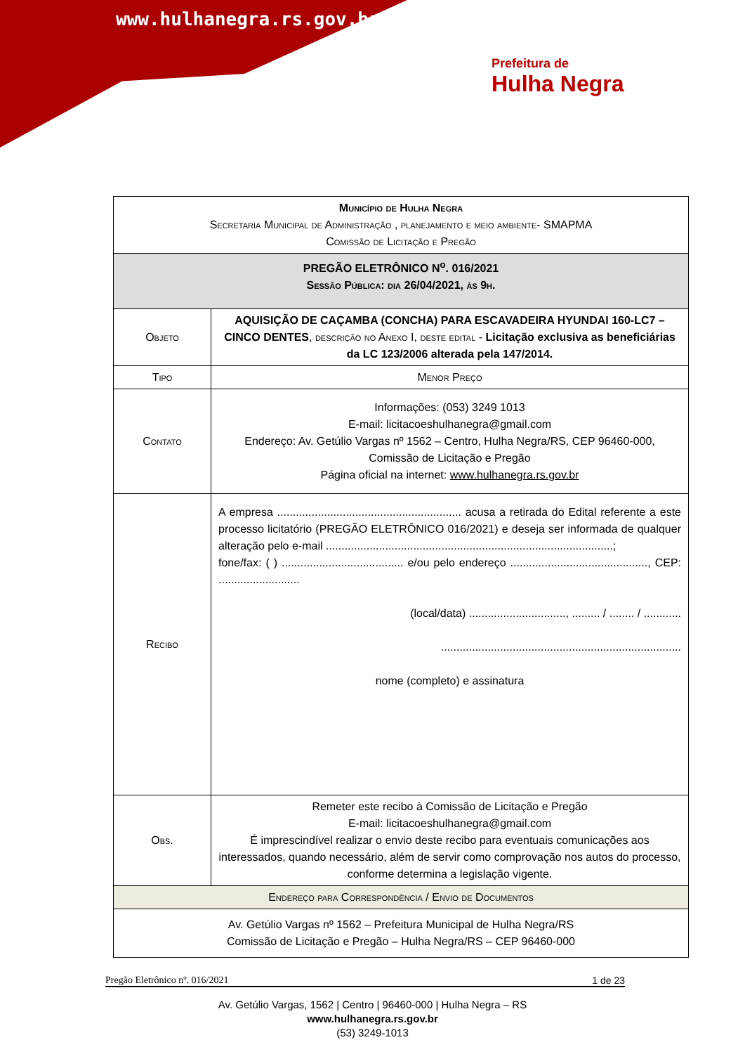www.hulhanegra.rs.gov.br
Prefeitura de
Hulha Negra
| Município de Hulha Negra Secretaria Municipal de Administração , planejamento e meio ambiente- SMAPMA Comissão de Licitação e Pregão | |
| PREGÃO ELETRÔNICO N<sup>o</sup>. 016/2021 Sessão Pública: dia 26/04/2021, às 9h. | |
| Objeto | AQUISIÇÃO DE CAÇAMBA (CONCHA) PARA ESCAVADEIRA HYUNDAI 160-LC7 – CINCO DENTES , descrição no Anexo I, deste edital - Licitação exclusiva as beneficiárias da LC 123/2006 alterada pela 147/2014. |
| Tipo | Menor Preço |
| Contato | Informações: (053) 3249 1013 E-mail: licitacoeshulhanegra@gmail.com Endereço: Av. Getúlio Vargas nº 1562 – Centro, Hulha Negra/RS, CEP 96460-000, Comissão de Licitação e Pregão Página oficial na internet: www.hulhanegra.rs.gov.br |
| Recibo | A empresa ........................................................... acusa a retirada do Edital referente a este processo licitatório (PREGÃO ELETRÔNICO 016/2021) e deseja ser informada de qualquer alteração pelo e-mail ............................................................................................; fone/fax: ( ) ....................................... e/ou pelo endereço ............................................, CEP: .......................... (local/data) ..............................., ......... / ........ / ............ ............................................................................. nome (completo) e assinatura |
| Obs. | Remeter este recibo à Comissão de Licitação e Pregão E-mail: licitacoeshulhanegra@gmail.com É imprescindível realizar o envio deste recibo para eventuais comunicações aos interessados, quando necessário, além de servir como comprovação nos autos do processo, conforme determina a legislação vigente. |
| Endereço para Correspondência / Envio de Documentos | |
| Av. Getúlio Vargas nº 1562 – Prefeitura Municipal de Hulha Negra/RS Comissão de Licitação e Pregão – Hulha Negra/RS – CEP 96460-000 | |
Pregão Eletrônico nº. 016/2021 1 de 23
Av. Getúlio Vargas, 1562 | Centro | 96460-000 | Hulha Negra – RS
www.hulhanegra.rs.gov.br
(53) 3249-1013